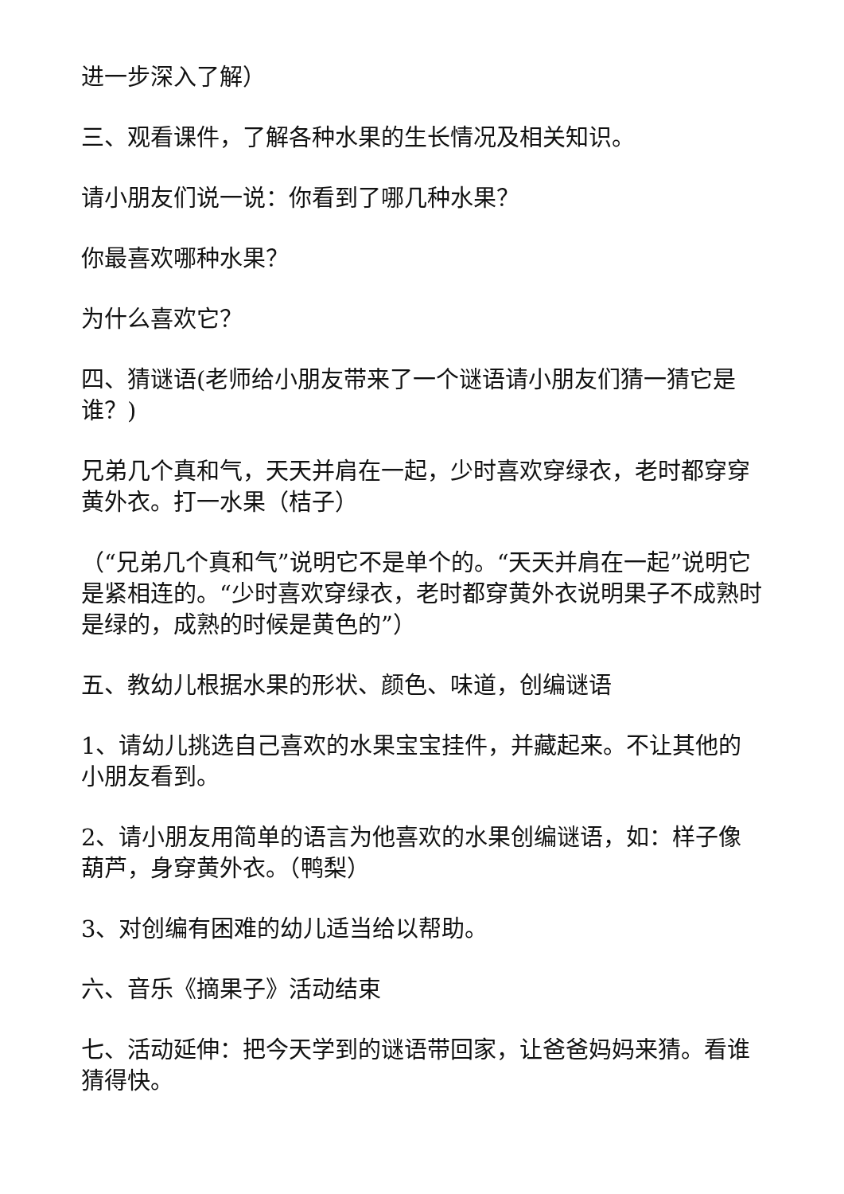进一步深入了解）
三、观看课件，了解各种水果的生长情况及相关知识。
请小朋友们说一说：你看到了哪几种水果？
你最喜欢哪种水果？
为什么喜欢它？
四、猜谜语(老师给小朋友带来了一个谜语请小朋友们猜一猜它是谁？)
兄弟几个真和气，天天并肩在一起，少时喜欢穿绿衣，老时都穿穿黄外衣。打一水果（桔子）
（“兄弟几个真和气”说明它不是单个的。“天天并肩在一起”说明它是紧相连的。“少时喜欢穿绿衣，老时都穿黄外衣说明果子不成熟时是绿的，成熟的时候是黄色的”）
五、教幼儿根据水果的形状、颜色、味道，创编谜语
1、请幼儿挑选自己喜欢的水果宝宝挂件，并藏起来。不让其他的小朋友看到。
2、请小朋友用简单的语言为他喜欢的水果创编谜语，如：样子像葫芦，身穿黄外衣。（鸭梨）
3、对创编有困难的幼儿适当给以帮助。
六、音乐《摘果子》活动结束
七、活动延伸：把今天学到的谜语带回家，让爸爸妈妈来猜。看谁猜得快。